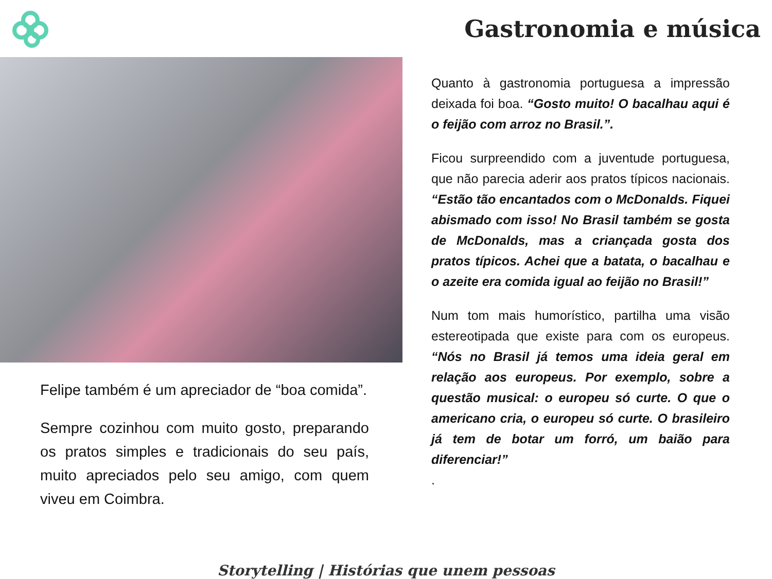Gastronomia e música
Felipe também é um apreciador de “boa comida”.
Sempre cozinhou com muito gosto, preparando os pratos simples e tradicionais do seu país, muito apreciados pelo seu amigo, com quem viveu em Coimbra.
Quanto à gastronomia portuguesa a impressão deixada foi boa. “Gosto muito! O bacalhau aqui é o feijão com arroz no Brasil.”.
Ficou surpreendido com a juventude portuguesa, que não parecia aderir aos pratos típicos nacionais. “Estão tão encantados com o McDonalds. Fiquei abismado com isso! No Brasil também se gosta de McDonalds, mas a criançada gosta dos pratos típicos. Achei que a batata, o bacalhau e o azeite era comida igual ao feijão no Brasil!”
Num tom mais humorístico, partilha uma visão estereotipada que existe para com os europeus. “Nós no Brasil já temos uma ideia geral em relação aos europeus. Por exemplo, sobre a questão musical: o europeu só curte. O que o americano cria, o europeu só curte. O brasileiro já tem de botar um forró, um baião para diferenciar!”
.
Storytelling | Histórias que unem pessoas